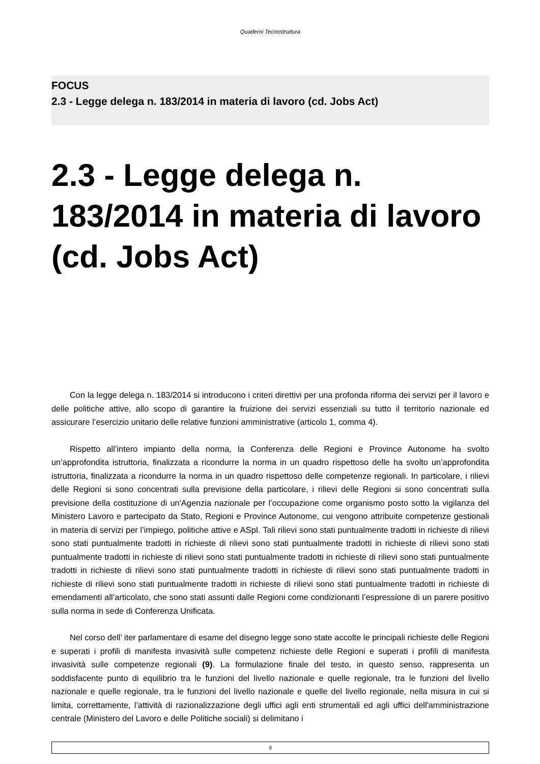Quaderni Tecnostruttura
FOCUS
2.3 - Legge delega n. 183/2014 in materia di lavoro (cd. Jobs Act)
2.3 - Legge delega n. 183/2014 in materia di lavoro (cd. Jobs Act)
Con la legge delega n. 183/2014 si introducono i criteri direttivi per una profonda riforma dei servizi per il lavoro e delle politiche attive, allo scopo di garantire la fruizione dei servizi essenziali su tutto il territorio nazionale ed assicurare l’esercizio unitario delle relative funzioni amministrative (articolo 1, comma 4).
Rispetto all’intero impianto della norma, la Conferenza delle Regioni e Province Autonome ha svolto un’approfondita istruttoria, finalizzata a ricondurre la norma in un quadro rispettoso delle ha svolto un’approfondita istruttoria, finalizzata a ricondurre la norma in un quadro rispettoso delle competenze regionali. In particolare, i rilievi delle Regioni si sono concentrati sulla previsione della particolare, i rilievi delle Regioni si sono concentrati sulla previsione della costituzione di un'Agenzia nazionale per l’occupazione come organismo posto sotto la vigilanza del Ministero Lavoro e partecipato da Stato, Regioni e Province Autonome, cui vengono attribuite competenze gestionali in materia di servizi per l’impiego, politiche attive e ASpI. Tali rilievi sono stati puntualmente tradotti in richieste di rilievi sono stati puntualmente tradotti in richieste di rilievi sono stati puntualmente tradotti in richieste di rilievi sono stati puntualmente tradotti in richieste di rilievi sono stati puntualmente tradotti in richieste di rilievi sono stati puntualmente tradotti in richieste di rilievi sono stati puntualmente tradotti in richieste di rilievi sono stati puntualmente tradotti in richieste di rilievi sono stati puntualmente tradotti in richieste di rilievi sono stati puntualmente tradotti in richieste di emendamenti all’articolato, che sono stati assunti dalle Regioni come condizionanti l’espressione di un parere positivo sulla norma in sede di Conferenza Unificata.
Nel corso dell’ iter parlamentare di esame del disegno legge sono state accolte le principali richieste delle Regioni e superati i profili di manifesta invasività sulle competenz richieste delle Regioni e superati i profili di manifesta invasività sulle competenze regionali (9). La formulazione finale del testo, in questo senso, rappresenta un soddisfacente punto di equilibrio tra le funzioni del livello nazionale e quelle regionale, tra le funzioni del livello nazionale e quelle regionale, tra le funzioni del livello nazionale e quelle del livello regionale, nella misura in cui si limita, correttamente, l’attività di razionalizzazione degli uffici agli enti strumentali ed agli uffici dell'amministrazione centrale (Ministero del Lavoro e delle Politiche sociali) si delimitano i
5